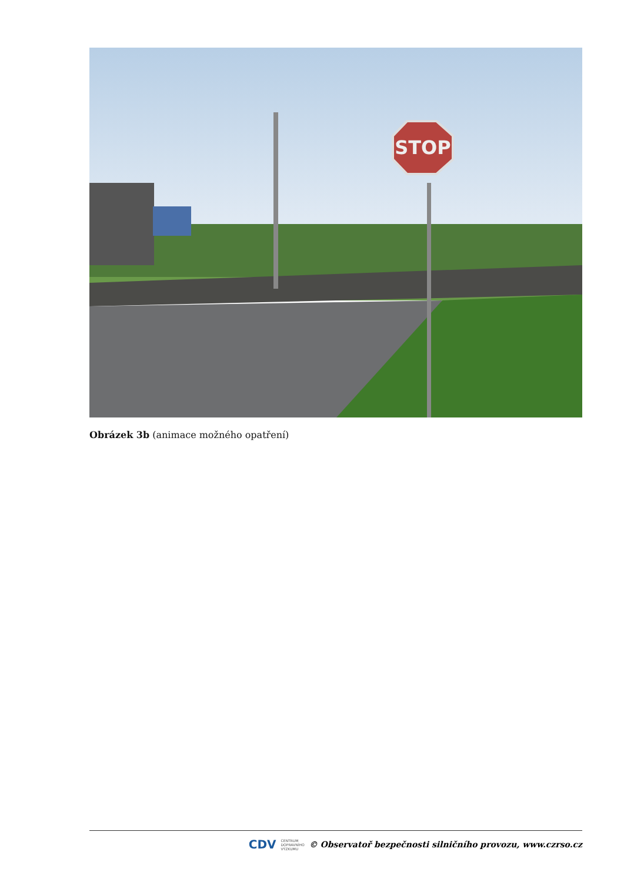STOP
Obrázek 3b (animace možného opatření)
CDV CENTRUM
DOPRAVNÍHO
VÝZKUMU © Observatoř bezpečnosti silničního provozu, www.czrso.cz